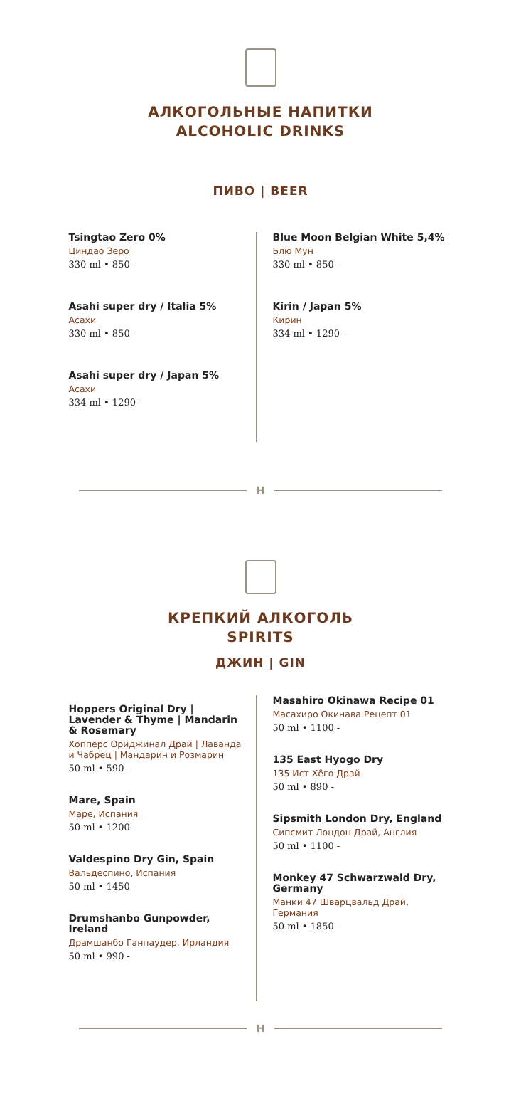АЛКОГОЛЬНЫЕ НАПИТКИ
ALCOHOLIC DRINKS
ПИВО | BEER
Tsingtao Zero 0%
Циндао Зеро
330 ml • 850 -
Asahi super dry / Italia 5%
Асахи
330 ml • 850 -
Asahi super dry / Japan 5%
Асахи
334 ml • 1290 -
Blue Moon Belgian White 5,4%
Блю Мун
330 ml • 850 -
Kirin / Japan 5%
Кирин
334 ml • 1290 -
H
КРЕПКИЙ АЛКОГОЛЬ
SPIRITS
ДЖИН | GIN
Hoppers Original Dry | Lavender & Thyme | Mandarin & Rosemary
Хопперс Ориджинал Драй | Лаванда и Чабрец | Мандарин и Розмарин
50 ml • 590 -
Mare, Spain
Маре, Испания
50 ml • 1200 -
Valdespino Dry Gin, Spain
Вальдеспино, Испания
50 ml • 1450 -
Drumshanbo Gunpowder, Ireland
Драмшанбо Ганпаудер, Ирландия
50 ml • 990 -
Masahiro Okinawa Recipe 01
Масахиро Окинава Рецепт 01
50 ml • 1100 -
135 East Hyogo Dry
135 Ист Хёго Драй
50 ml • 890 -
Sipsmith London Dry, England
Сипсмит Лондон Драй, Англия
50 ml • 1100 -
Monkey 47 Schwarzwald Dry, Germany
Манки 47 Шварцвальд Драй, Германия
50 ml • 1850 -
H